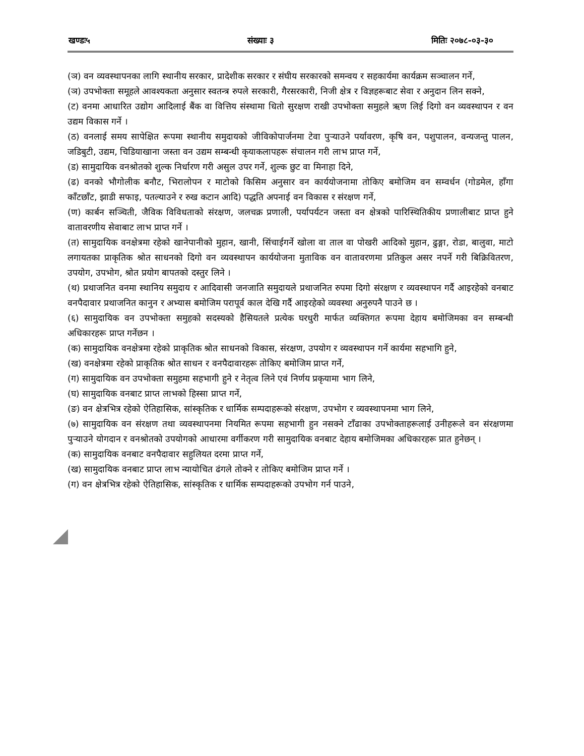खण्डः५ संख्याः ३ मितिः २०७८-०३-३०
(ञ) वन व्यवस्थापनका लागि स्थानीय सरकार, प्रादेशीक सरकार र संघीय सरकारको समन्वय र सहकार्यमा कार्यक्रम सञ्चालन गर्ने,
(ञ) उपभोक्ता समूहले आवश्यकता अनुसार स्वतन्त्र रुपले सरकारी, गैरसरकारी, निजी क्षेत्र र विज्ञहरूबाट सेवा र अनुदान लिन सक्ने,
(ट) वनमा आधारित उद्योग आदिलाई बैंक वा वित्तिय संस्थामा धितो सुरक्षण राखी उपभोक्ता समुहले ऋण लिई दिगो वन व्यवस्थापन र वन उद्यम विकास गर्ने ।
(ठ) वनलाई समय सापेक्षित रूपमा स्थानीय समुदायको जीविकोपार्जनमा टेवा पुऱ्याउने पर्यावरण, कृषि वन, पशुपालन, वन्यजन्तु पालन, जडिबुटी, उद्यम, चिडियाखाना जस्ता वन उद्यम सम्बन्धी कृयाकलापहरू संचालन गरी लाभ प्राप्त गर्ने,
(ड) सामुदायिक वनश्रोतको शुल्क निर्धारण गरी असुल उपर गर्ने, शुल्क छुट वा मिनाहा दिने,
(ढ) वनको भौगोलीक बनौट, भिरालोपन र माटोको किसिम अनुसार वन कार्ययोजनामा तोकिए बमोजिम वन सम्वर्धन (गोडमेल, हाँगा काँटछाँट, झाडी सफाइ, पतल्याउने र रुख कटान आदि) पद्धति अपनाई वन विकास र संरक्षण गर्ने,
(ण) कार्बन सञ्चिती, जैविक विविधताको संरक्षण, जलचक्र प्रणाली, पर्यापर्यटन जस्ता वन क्षेत्रको पारिस्थितिकीय प्रणालीबाट प्राप्त हुने वातावरणीय सेवाबाट लाभ प्राप्त गर्ने ।
(त) सामुदायिक वनक्षेत्रमा रहेको खानेपानीको मुहान, खानी, सिंचाईगर्ने खोला वा ताल वा पोखरी आदिको मुहान, ढुङ्गा, रोडा, बालुवा, माटो लगायतका प्राकृतिक श्रोत साधनको दिगो वन व्यवस्थापन कार्ययोजना मुताविक वन वातावरणमा प्रतिकुल असर नपर्ने गरी बिक्रिवितरण, उपयोग, उपभोग, श्रोत प्रयोग बापतको दस्तुर लिने ।
(थ) प्रथाजनित वनमा स्थानिय समुदाय र आदिवासी जनजाति समुदायले प्रथाजनित रुपमा दिगो संरक्षण र व्यवस्थापन गर्दै आइरहेको वनबाट वनपैदावार प्रथाजनित कानुन र अभ्यास बमोजिम परापूर्व काल देखि गर्दै आइरहेको व्यवस्था अनुरुपनै पाउने छ ।
(६) सामुदायिक वन उपभोक्ता समुहको सदस्यको हैसियतले प्रत्येक घरधुरी मार्फत व्यक्तिगत रूपमा देहाय बमोजिमका वन सम्बन्धी अधिकारहरू प्राप्त गर्नेछन ।
(क) सामुदायिक वनक्षेत्रमा रहेको प्राकृतिक श्रोत साधनको विकास, संरक्षण, उपयोग र व्यवस्थापन गर्ने कार्यमा सहभागि हुने,
(ख) वनक्षेत्रमा रहेको प्राकृतिक श्रोत साधन र वनपैदावारहरू तोकिए बमोजिम प्राप्त गर्ने,
(ग) सामुदायिक वन उपभोक्ता समुहमा सहभागी हुने र नेतृत्व लिने एवं निर्णय प्रकृयामा भाग लिने,
(घ) सामुदायिक वनबाट प्राप्त लाभको हिस्सा प्राप्त गर्ने,
(ङ) वन क्षेत्रभित्र रहेको ऐतिहासिक, सांस्कृतिक र धार्मिक सम्पदाहरूको संरक्षण, उपभोग र व्यवस्थापनमा भाग लिने,
(७) सामुदायिक वन संरक्षण तथा व्यवस्थापनमा नियमित रूपमा सहभागी हुन नसक्ने टाँढाका उपभोक्ताहरूलाई उनीहरूले वन संरक्षणमा पुऱ्याउने योगदान र वनश्रोतको उपयोगको आधारमा वर्गीकरण गरी सामुदायिक वनबाट देहाय बमोजिमका अधिकारहरू प्रात हुनेछन् ।
(क) सामुदायिक वनबाट वनपैदावार सहुलियत दरमा प्राप्त गर्ने,
(ख) सामुदायिक वनबाट प्राप्त लाभ न्यायोचित ढंगले तोक्ने र तोकिए बमोजिम प्राप्त गर्ने ।
(ग) वन क्षेत्रभित्र रहेको ऐतिहासिक, सांस्कृतिक र धार्मिक सम्पदाहरूको उपभोग गर्न पाउने,